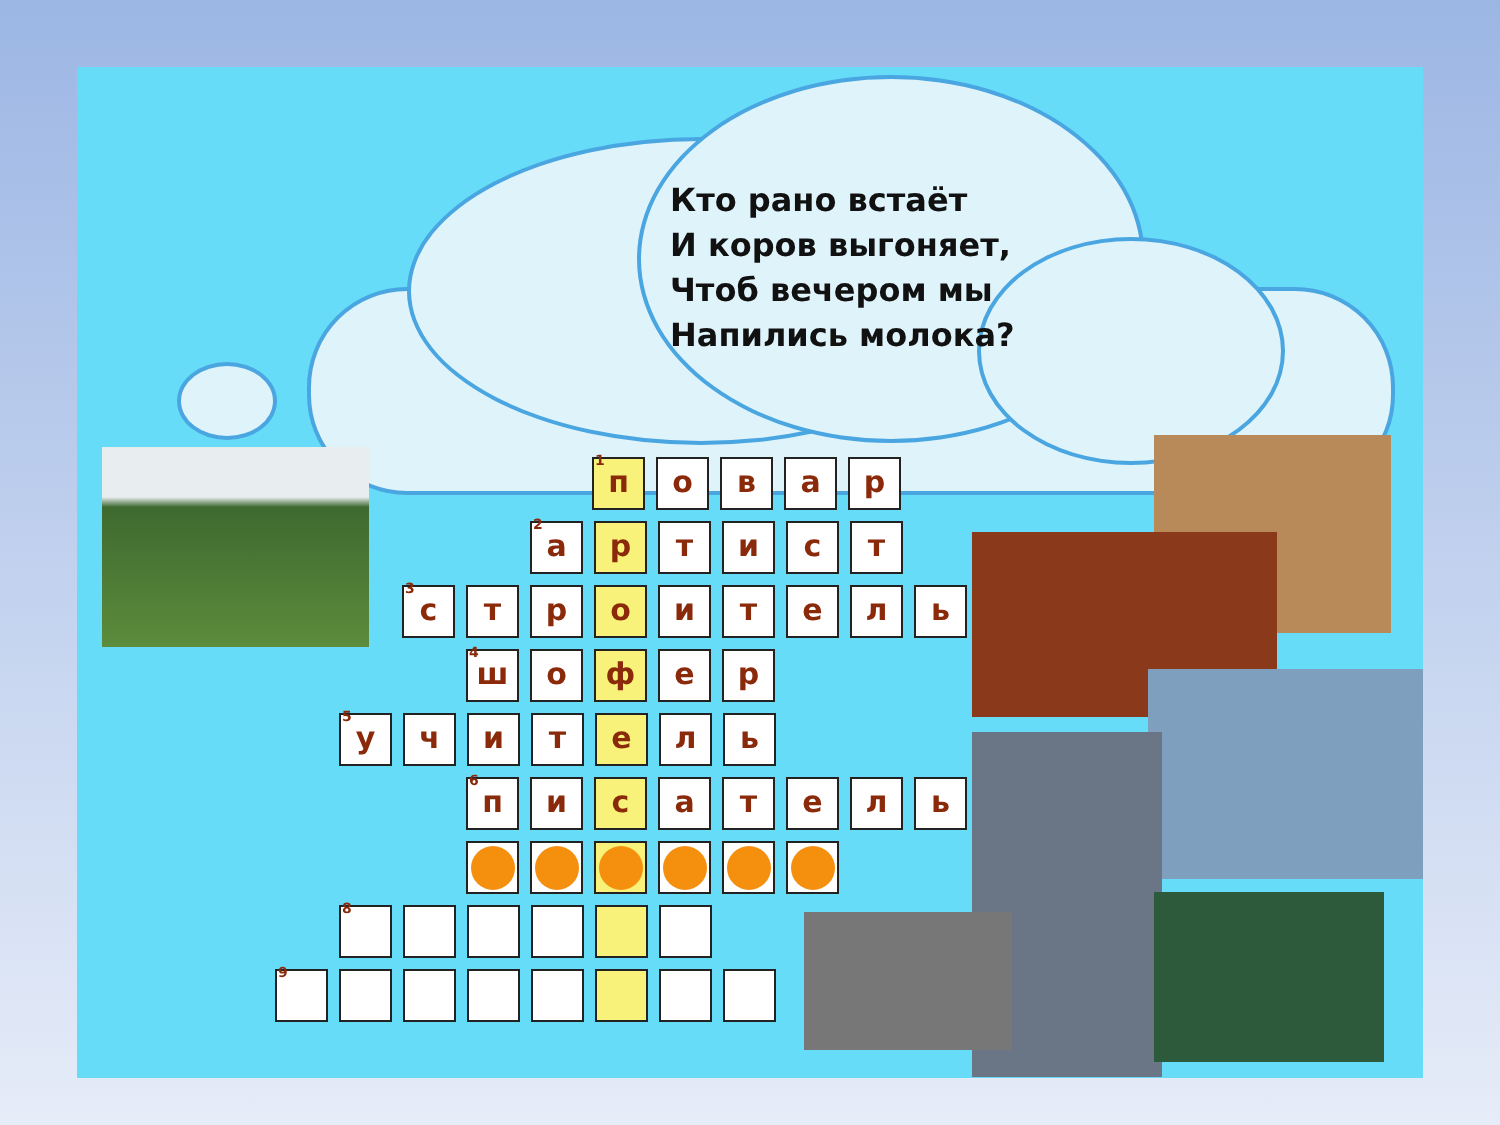Кто рано встаёт
И коров выгоняет,
Чтоб вечером мы
Напились молока?
<sup>1</sup> п
о в а р
<sup>2</sup> а
р т и с т
<sup>3</sup> с
т р о и т е л ь
<sup>4</sup> ш
о ф е р
<sup>5</sup> у
ч и т е л ь
<sup>6</sup> п
и с а т е л ь
<sup>8</sup>
<sup>9</sup>